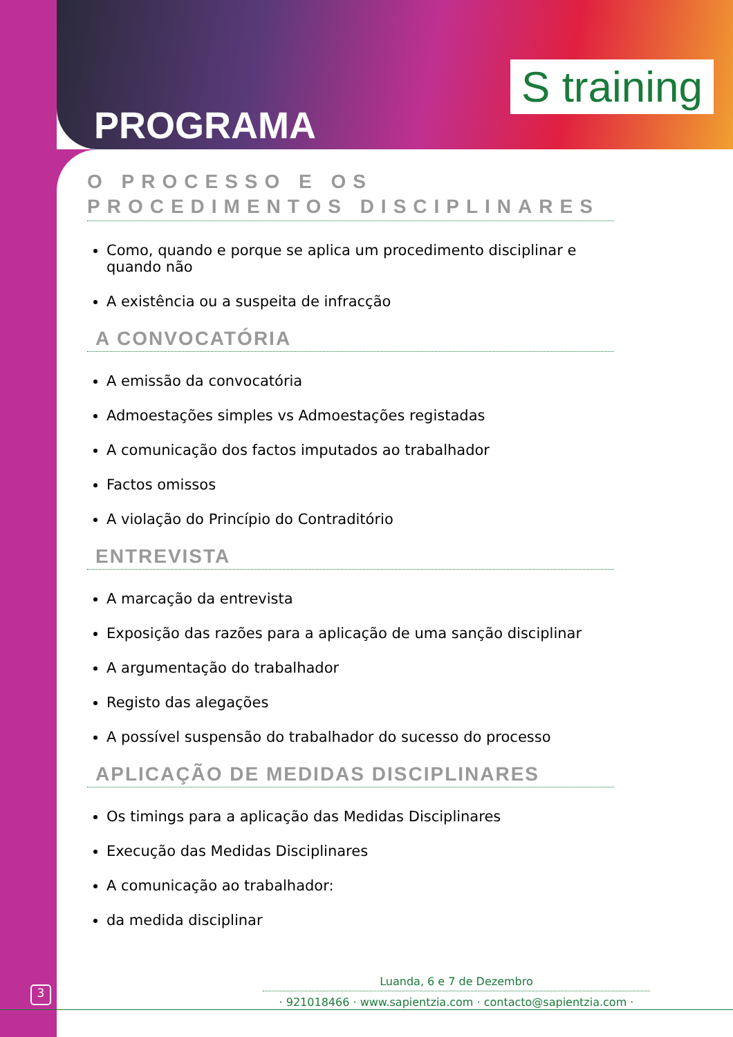S training
PROGRAMA
O PROCESSO E OS PROCEDIMENTOS DISCIPLINARES
Como, quando e porque se aplica um procedimento disciplinar e quando não
A existência ou a suspeita de infracção
A CONVOCATÓRIA
A emissão da convocatória
Admoestações simples vs Admoestações registadas
A comunicação dos factos imputados ao trabalhador
Factos omissos
A violação do Princípio do Contraditório
ENTREVISTA
A marcação da entrevista
Exposição das razões para a aplicação de uma sanção disciplinar
A argumentação do trabalhador
Registo das alegações
A possível suspensão do trabalhador do sucesso do processo
APLICAÇÃO DE MEDIDAS DISCIPLINARES
Os timings para a aplicação das Medidas Disciplinares
Execução das Medidas Disciplinares
A comunicação ao trabalhador:
da medida disciplinar
3
Luanda, 6 e 7 de Dezembro
· 921018466 · www.sapientzia.com · contacto@sapientzia.com ·